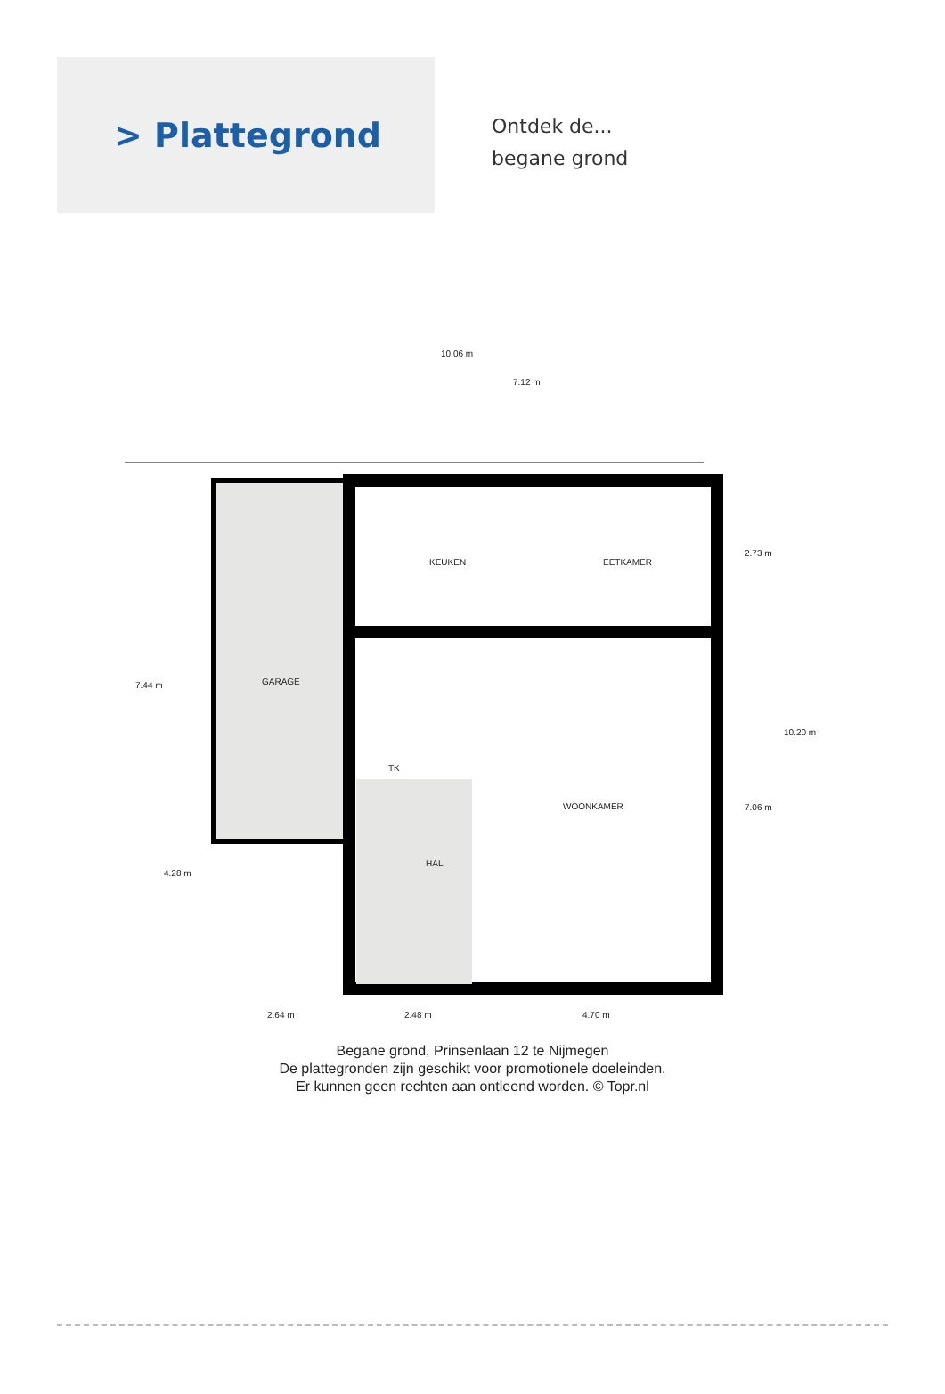> Plattegrond
Ontdek de...
begane grond
10.06 m
7.12 m
KEUKEN EETKAMER
GARAGE
7.44 m
2.73 m
10.20 m
TK
WOONKAMER 7.06 m
HAL
4.28 m
2.64 m 2.48 m 4.70 m
Begane grond, Prinsenlaan 12 te Nijmegen
De plattegronden zijn geschikt voor promotionele doeleinden.
Er kunnen geen rechten aan ontleend worden. © Topr.nl